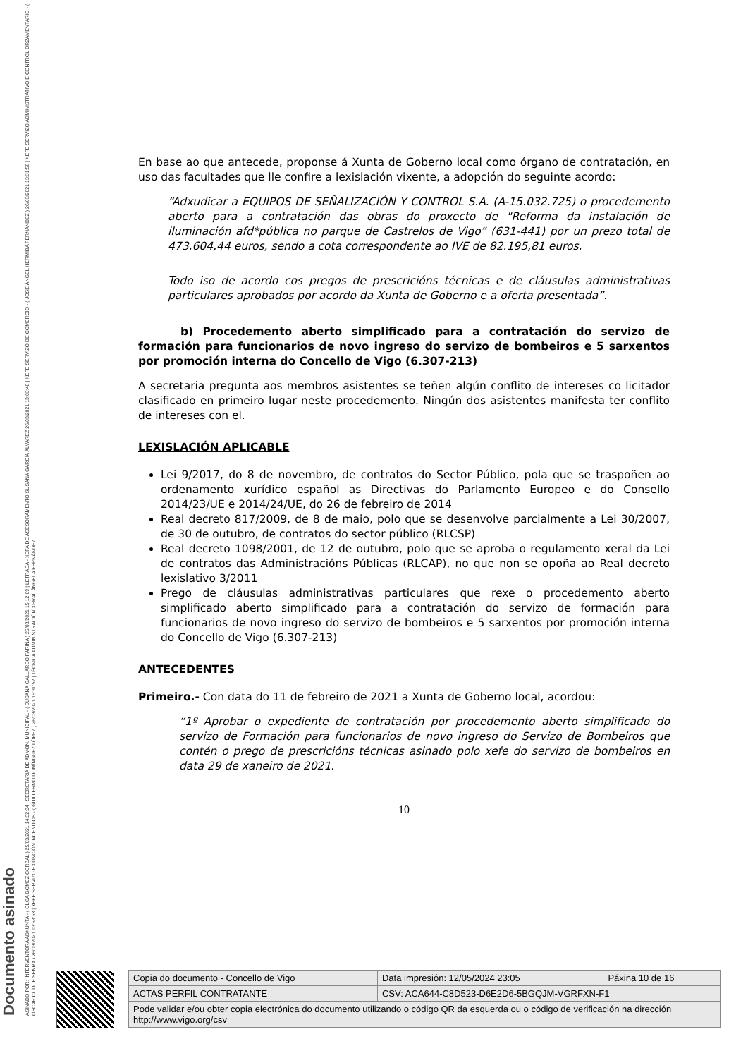Documento asinado
ASINADO POR: INTERVENTORA ADXUNTA - ( OLGA GOMEZ CORBAL ) 25/03/2021 14:32:04 | SECRETARIA DE ADMON. MUNICIPAL - ( SUSANA GALLARDO FARIÑA ) 25/03/2021 15:12:09 | LETRADA - XEFA DE ASESORAMENTO SUSANA GARCÍA ÁLVAREZ 26/03/2021 13:03:48 | XEFE SERVIZO DE COMERCIO - ( JOSÉ ÁNGEL HERMIDA FERNÁNDEZ ) 26/03/2021 13:31:56 | XEFE SERVIZO ADMINISTRATIVO E CONTROL ORZAMENTARIO - ( OSCAR COUCE SENRA ) 26/03/2021 13:58:53 | XEFE SERVIZO EXTINCIÓN INCENDIOS - ( GUILLERMO DOMÍNGUEZ LÓPEZ ) 26/03/2021 15:31:52 | TÉCNICA ADMINISTRACIÓN XERAL ÁNGELA FERNÁNDEZ
En base ao que antecede, proponse á Xunta de Goberno local como órgano de contratación, en uso das facultades que lle confire a lexislación vixente, a adopción do seguinte acordo:
“Adxudicar a EQUIPOS DE SEÑALIZACIÓN Y CONTROL S.A. (A-15.032.725) o procedemento aberto para a contratación das obras do proxecto de "Reforma da instalación de iluminación afd*pública no parque de Castrelos de Vigo” (631-441) por un prezo total de 473.604,44 euros, sendo a cota correspondente ao IVE de 82.195,81 euros.
Todo iso de acordo cos pregos de prescricións técnicas e de cláusulas administrativas particulares aprobados por acordo da Xunta de Goberno e a oferta presentada”.
b) Procedemento aberto simplificado para a contratación do servizo de formación para funcionarios de novo ingreso do servizo de bombeiros e 5 sarxentos por promoción interna do Concello de Vigo (6.307-213)
A secretaria pregunta aos membros asistentes se teñen algún conflito de intereses co licitador clasificado en primeiro lugar neste procedemento. Ningún dos asistentes manifesta ter conflito de intereses con el.
LEXISLACIÓN APLICABLE
Lei 9/2017, do 8 de novembro, de contratos do Sector Público, pola que se traspoñen ao ordenamento xurídico español as Directivas do Parlamento Europeo e do Consello 2014/23/UE e 2014/24/UE, do 26 de febreiro de 2014
Real decreto 817/2009, de 8 de maio, polo que se desenvolve parcialmente a Lei 30/2007, de 30 de outubro, de contratos do sector público (RLCSP)
Real decreto 1098/2001, de 12 de outubro, polo que se aproba o regulamento xeral da Lei de contratos das Administracións Públicas (RLCAP), no que non se opoña ao Real decreto lexislativo 3/2011
Prego de cláusulas administrativas particulares que rexe o procedemento aberto simplificado aberto simplificado para a contratación do servizo de formación para funcionarios de novo ingreso do servizo de bombeiros e 5 sarxentos por promoción interna do Concello de Vigo (6.307-213)
ANTECEDENTES
Primeiro.- Con data do 11 de febreiro de 2021 a Xunta de Goberno local, acordou:
“1º Aprobar o expediente de contratación por procedemento aberto simplificado do servizo de Formación para funcionarios de novo ingreso do Servizo de Bombeiros que contén o prego de prescricións técnicas asinado polo xefe do servizo de bombeiros en data 29 de xaneiro de 2021.
10
| Copia do documento - Concello de Vigo | Data impresión: 12/05/2024 23:05 | Páxina 10 de 16 |
| ACTAS PERFIL CONTRATANTE | CSV: ACA644-C8D523-D6E2D6-5BGQJM-VGRFXN-F1 | |
| Pode validar e/ou obter copia electrónica do documento utilizando o código QR da esquerda ou o código de verificación na dirección http://www.vigo.org/csv | | |